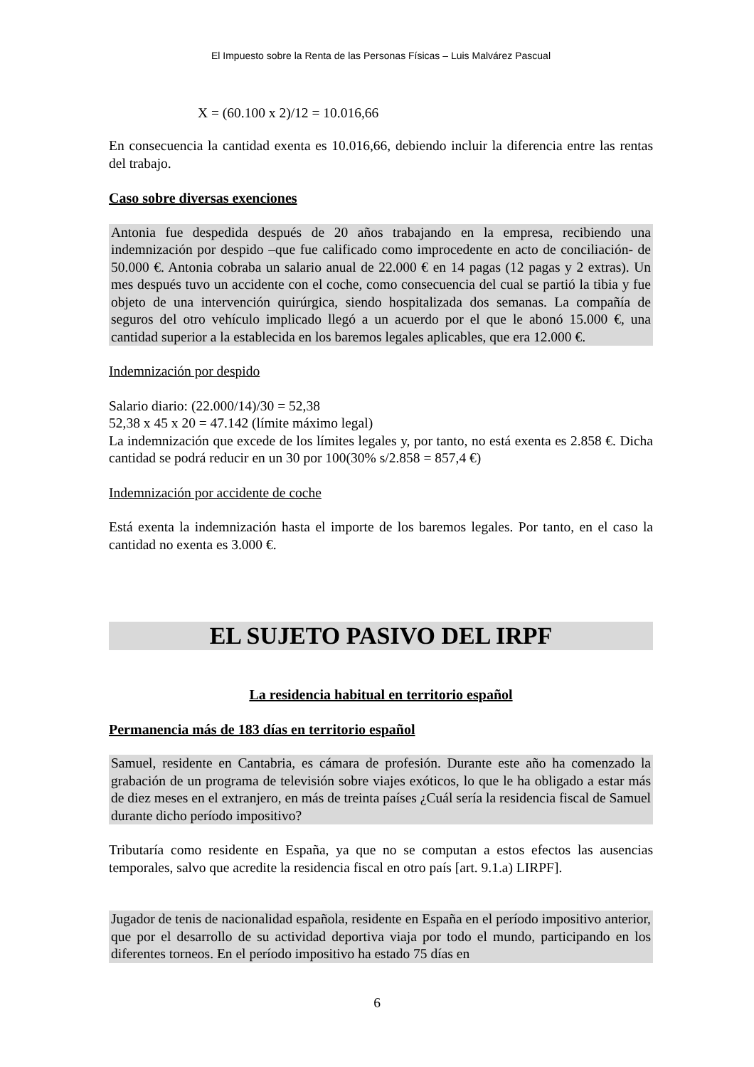El Impuesto sobre la Renta de las Personas Físicas – Luis Malvárez Pascual
X = (60.100 x 2)/12 = 10.016,66
En consecuencia la cantidad exenta es 10.016,66, debiendo incluir la diferencia entre las rentas del trabajo.
Caso sobre diversas exenciones
Antonia fue despedida después de 20 años trabajando en la empresa, recibiendo una indemnización por despido –que fue calificado como improcedente en acto de conciliación- de 50.000 €. Antonia cobraba un salario anual de 22.000 € en 14 pagas (12 pagas y 2 extras). Un mes después tuvo un accidente con el coche, como consecuencia del cual se partió la tibia y fue objeto de una intervención quirúrgica, siendo hospitalizada dos semanas. La compañía de seguros del otro vehículo implicado llegó a un acuerdo por el que le abonó 15.000 €, una cantidad superior a la establecida en los baremos legales aplicables, que era 12.000 €.
Indemnización por despido
Salario diario: (22.000/14)/30 = 52,38
52,38 x 45 x 20 = 47.142 (límite máximo legal)
La indemnización que excede de los límites legales y, por tanto, no está exenta es 2.858 €. Dicha cantidad se podrá reducir en un 30 por 100(30% s/2.858 = 857,4 €)
Indemnización por accidente de coche
Está exenta la indemnización hasta el importe de los baremos legales. Por tanto, en el caso la cantidad no exenta es 3.000 €.
EL SUJETO PASIVO DEL IRPF
La residencia habitual en territorio español
Permanencia más de 183 días en territorio español
Samuel, residente en Cantabria, es cámara de profesión. Durante este año ha comenzado la grabación de un programa de televisión sobre viajes exóticos, lo que le ha obligado a estar más de diez meses en el extranjero, en más de treinta países ¿Cuál sería la residencia fiscal de Samuel durante dicho período impositivo?
Tributaría como residente en España, ya que no se computan a estos efectos las ausencias temporales, salvo que acredite la residencia fiscal en otro país [art. 9.1.a) LIRPF].
Jugador de tenis de nacionalidad española, residente en España en el período impositivo anterior, que por el desarrollo de su actividad deportiva viaja por todo el mundo, participando en los diferentes torneos. En el período impositivo ha estado 75 días en
6